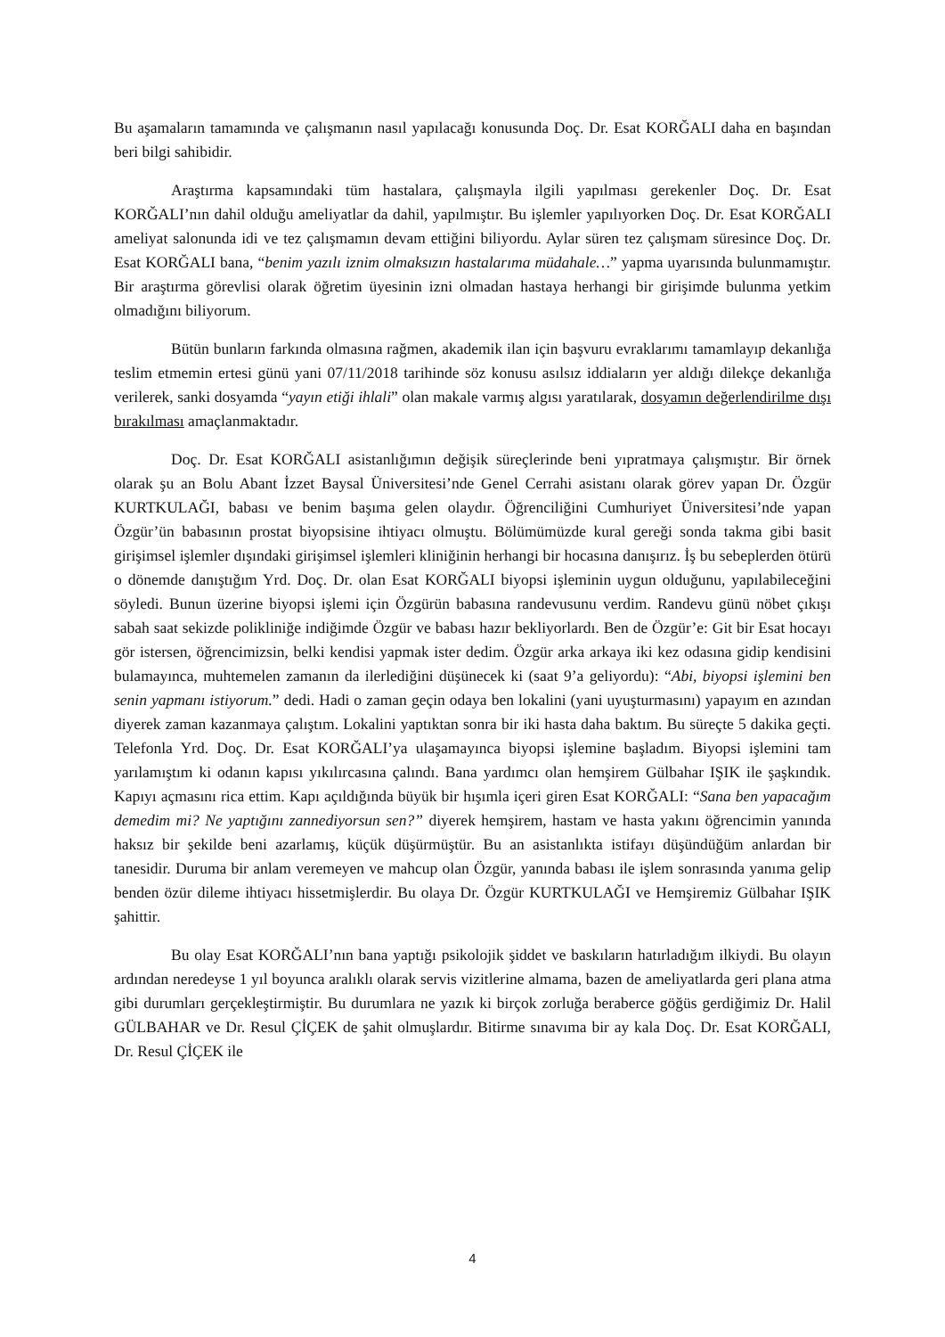Bu aşamaların tamamında ve çalışmanın nasıl yapılacağı konusunda Doç. Dr. Esat KORĞALI daha en başından beri bilgi sahibidir.
Araştırma kapsamındaki tüm hastalara, çalışmayla ilgili yapılması gerekenler Doç. Dr. Esat KORĞALI’nın dahil olduğu ameliyatlar da dahil, yapılmıştır. Bu işlemler yapılıyorken Doç. Dr. Esat KORĞALI ameliyat salonunda idi ve tez çalışmamın devam ettiğini biliyordu. Aylar süren tez çalışmam süresince Doç. Dr. Esat KORĞALI bana, “benim yazılı iznim olmaksızın hastalarıma müdahale…” yapma uyarısında bulunmamıştır. Bir araştırma görevlisi olarak öğretim üyesinin izni olmadan hastaya herhangi bir girişimde bulunma yetkim olmadığını biliyorum.
Bütün bunların farkında olmasına rağmen, akademik ilan için başvuru evraklarımı tamamlayıp dekanlığa teslim etmemin ertesi günü yani 07/11/2018 tarihinde söz konusu asılsız iddiaların yer aldığı dilekçe dekanlığa verilerek, sanki dosyamda “yayın etiği ihlali” olan makale varmış algısı yaratılarak, dosyamın değerlendirilme dışı bırakılması amaçlanmaktadır.
Doç. Dr. Esat KORĞALI asistanlığımın değişik süreçlerinde beni yıpratmaya çalışmıştır. Bir örnek olarak şu an Bolu Abant İzzet Baysal Üniversitesi’nde Genel Cerrahi asistanı olarak görev yapan Dr. Özgür KURTKULAĞI, babası ve benim başıma gelen olaydır. Öğrenciliğini Cumhuriyet Üniversitesi’nde yapan Özgür’ün babasının prostat biyopsisine ihtiyacı olmuştu. Bölümümüzde kural gereği sonda takma gibi basit girişimsel işlemler dışındaki girişimsel işlemleri kliniğinin herhangi bir hocasına danışırız. İş bu sebeplerden ötürü o dönemde danıştığım Yrd. Doç. Dr. olan Esat KORĞALI biyopsi işleminin uygun olduğunu, yapılabileceğini söyledi. Bunun üzerine biyopsi işlemi için Özgürün babasına randevusunu verdim. Randevu günü nöbet çıkışı sabah saat sekizde polikliniğe indiğimde Özgür ve babası hazır bekliyorlardı. Ben de Özgür’e: Git bir Esat hocayı gör istersen, öğrencimizsin, belki kendisi yapmak ister dedim. Özgür arka arkaya iki kez odasına gidip kendisini bulamayınca, muhtemelen zamanın da ilerlediğini düşünecek ki (saat 9’a geliyordu): “Abi, biyopsi işlemini ben senin yapmanı istiyorum.” dedi. Hadi o zaman geçin odaya ben lokalini (yani uyuşturmasını) yapayım en azından diyerek zaman kazanmaya çalıştım. Lokalini yaptıktan sonra bir iki hasta daha baktım. Bu süreçte 5 dakika geçti. Telefonla Yrd. Doç. Dr. Esat KORĞALI’ya ulaşamayınca biyopsi işlemine başladım. Biyopsi işlemini tam yarılamıştım ki odanın kapısı yıkılırcasına çalındı. Bana yardımcı olan hemşirem Gülbahar IŞIK ile şaşkındık. Kapıyı açmasını rica ettim. Kapı açıldığında büyük bir hışımla içeri giren Esat KORĞALI: “Sana ben yapacağım demedim mi? Ne yaptığını zannediyorsun sen?” diyerek hemşirem, hastam ve hasta yakını öğrencimin yanında haksız bir şekilde beni azarlamış, küçük düşürmüştür. Bu an asistanlıkta istifayı düşündüğüm anlardan bir tanesidir. Duruma bir anlam veremeyen ve mahcup olan Özgür, yanında babası ile işlem sonrasında yanıma gelip benden özür dileme ihtiyacı hissetmişlerdir. Bu olaya Dr. Özgür KURTKULAĞI ve Hemşiremiz Gülbahar IŞIK şahittir.
Bu olay Esat KORĞALI’nın bana yaptığı psikolojik şiddet ve baskıların hatırladığım ilkiydi. Bu olayın ardından neredeyse 1 yıl boyunca aralıklı olarak servis vizitlerine almama, bazen de ameliyatlarda geri plana atma gibi durumları gerçekleştirmiştir. Bu durumlara ne yazık ki birçok zorluğa beraberce göğüs gerdiğimiz Dr. Halil GÜLBAHAR ve Dr. Resul ÇİÇEK de şahit olmuşlardır. Bitirme sınavıma bir ay kala Doç. Dr. Esat KORĞALI, Dr. Resul ÇİÇEK ile
4